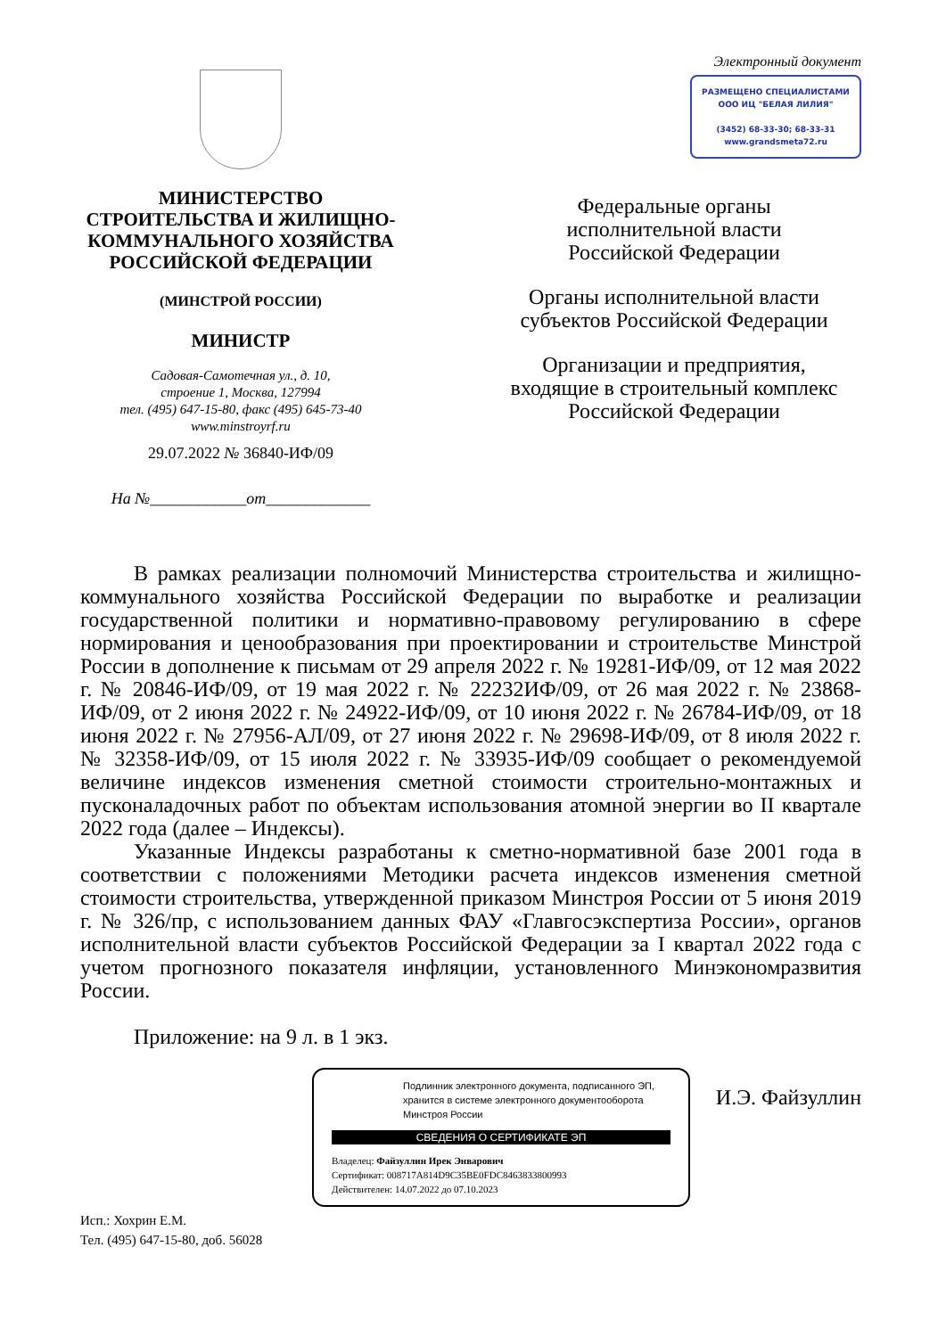МИНИСТЕРСТВО
СТРОИТЕЛЬСТВА И ЖИЛИЩНО-
КОММУНАЛЬНОГО ХОЗЯЙСТВА
РОССИЙСКОЙ ФЕДЕРАЦИИ
(МИНСТРОЙ РОССИИ)
МИНИСТР
Садовая-Самотечная ул., д. 10,
строение 1, Москва, 127994
тел. (495) 647-15-80, факс (495) 645-73-40
www.minstroyrf.ru
29.07.2022 № 36840-ИФ/09
На №____________от_____________
Электронный документ
РАЗМЕЩЕНО СПЕЦИАЛИСТАМИ
ООО ИЦ "БЕЛАЯ ЛИЛИЯ"
(3452) 68-33-30; 68-33-31
www.grandsmeta72.ru
Федеральные органы
исполнительной власти
Российской Федерации
Органы исполнительной власти
субъектов Российской Федерации
Организации и предприятия,
входящие в строительный комплекс
Российской Федерации
В рамках реализации полномочий Министерства строительства и жилищно-коммунального хозяйства Российской Федерации по выработке и реализации государственной политики и нормативно-правовому регулированию в сфере нормирования и ценообразования при проектировании и строительстве Минстрой России в дополнение к письмам от 29 апреля 2022 г. № 19281-ИФ/09, от 12 мая 2022 г. № 20846-ИФ/09, от 19 мая 2022 г. № 22232ИФ/09, от 26 мая 2022 г. № 23868-ИФ/09, от 2 июня 2022 г. № 24922-ИФ/09, от 10 июня 2022 г. № 26784-ИФ/09, от 18 июня 2022 г. № 27956-АЛ/09, от 27 июня 2022 г. № 29698-ИФ/09, от 8 июля 2022 г. № 32358-ИФ/09, от 15 июля 2022 г. № 33935-ИФ/09 сообщает о рекомендуемой величине индексов изменения сметной стоимости строительно-монтажных и пусконаладочных работ по объектам использования атомной энергии во II квартале 2022 года (далее – Индексы).
Указанные Индексы разработаны к сметно-нормативной базе 2001 года в соответствии с положениями Методики расчета индексов изменения сметной стоимости строительства, утвержденной приказом Минстроя России от 5 июня 2019 г. № 326/пр, с использованием данных ФАУ «Главгосэкспертиза России», органов исполнительной власти субъектов Российской Федерации за I квартал 2022 года с учетом прогнозного показателя инфляции, установленного Минэкономразвития России.
Приложение: на 9 л. в 1 экз.
Исп.: Хохрин Е.М.
Тел. (495) 647-15-80, доб. 56028
Подлинник электронного документа, подписанного ЭП, хранится в системе электронного документооборота Минстроя России
СВЕДЕНИЯ О СЕРТИФИКАТЕ ЭП
Владелец: Файзуллин Ирек Энварович
Сертификат: 008717A814D9C35BE0FDC8463833800993
Действителен: 14.07.2022 до 07.10.2023
И.Э. Файзуллин